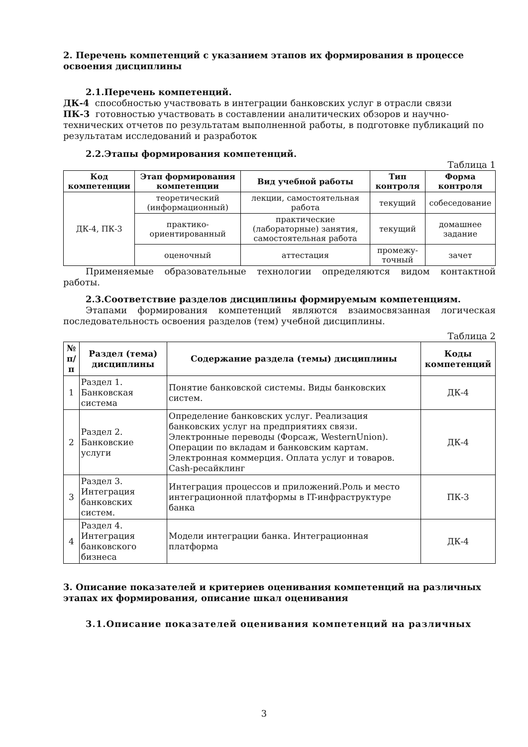2. Перечень компетенций с указанием этапов их формирования в процессе освоения дисциплины
2.1.Перечень компетенций.
ДК-4 способностью участвовать в интеграции банковских услуг в отрасли связи
ПК-3 готовностью участвовать в составлении аналитических обзоров и научно-технических отчетов по результатам выполненной работы, в подготовке публикаций по результатам исследований и разработок
2.2.Этапы формирования компетенций.
Таблица 1
| Код компетенции | Этап формирования компетенции | Вид учебной работы | Тип контроля | Форма контроля |
| --- | --- | --- | --- | --- |
| ДК-4, ПК-3 | теоретический (информационный) | лекции, самостоятельная работа | текущий | собеседование |
| | практико-ориентированный | практические (лабораторные) занятия, самостоятельная работа | текущий | домашнее задание |
| | оценочный | аттестация | промежу-точный | зачет |
Применяемые образовательные технологии определяются видом контактной работы.
2.3.Соответствие разделов дисциплины формируемым компетенциям.
Этапами формирования компетенций являются взаимосвязанная логическая последовательность освоения разделов (тем) учебной дисциплины.
Таблица 2
| № п/п | Раздел (тема) дисциплины | Содержание раздела (темы) дисциплины | Коды компетенций |
| --- | --- | --- | --- |
| 1 | Раздел 1. Банковская система | Понятие банковской системы. Виды банковских систем. | ДК-4 |
| 2 | Раздел 2. Банковские услуги | Определение банковских услуг. Реализация банковских услуг на предприятиях связи. Электронные переводы (Форсаж, WesternUnion). Операции по вкладам и банковским картам. Электронная коммерция. Оплата услуг и товаров. Cash-ресайклинг | ДК-4 |
| 3 | Раздел 3. Интеграция банковских систем. | Интеграция процессов и приложений.Роль и место интеграционной платформы в IT-инфраструктуре банка | ПК-3 |
| 4 | Раздел 4. Интеграция банковского бизнеса | Модели интеграции банка. Интеграционная платформа | ДК-4 |
3. Описание показателей и критериев оценивания компетенций на различных этапах их формирования, описание шкал оценивания
3.1.Описание показателей оценивания компетенций на различных
3